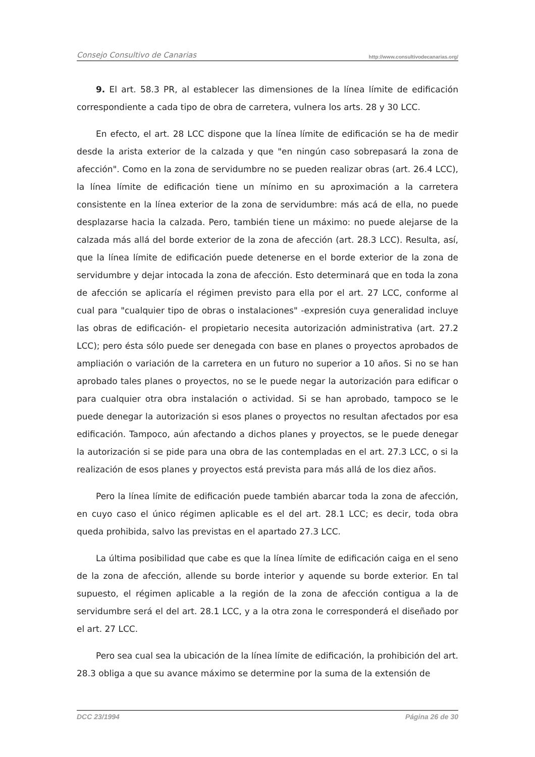Consejo Consultivo de Canarias http://www.consultivodecanarias.org/
9. El art. 58.3 PR, al establecer las dimensiones de la línea límite de edificación correspondiente a cada tipo de obra de carretera, vulnera los arts. 28 y 30 LCC.
En efecto, el art. 28 LCC dispone que la línea límite de edificación se ha de medir desde la arista exterior de la calzada y que "en ningún caso sobrepasará la zona de afección". Como en la zona de servidumbre no se pueden realizar obras (art. 26.4 LCC), la línea límite de edificación tiene un mínimo en su aproximación a la carretera consistente en la línea exterior de la zona de servidumbre: más acá de ella, no puede desplazarse hacia la calzada. Pero, también tiene un máximo: no puede alejarse de la calzada más allá del borde exterior de la zona de afección (art. 28.3 LCC). Resulta, así, que la línea límite de edificación puede detenerse en el borde exterior de la zona de servidumbre y dejar intocada la zona de afección. Esto determinará que en toda la zona de afección se aplicaría el régimen previsto para ella por el art. 27 LCC, conforme al cual para "cualquier tipo de obras o instalaciones" -expresión cuya generalidad incluye las obras de edificación- el propietario necesita autorización administrativa (art. 27.2 LCC); pero ésta sólo puede ser denegada con base en planes o proyectos aprobados de ampliación o variación de la carretera en un futuro no superior a 10 años. Si no se han aprobado tales planes o proyectos, no se le puede negar la autorización para edificar o para cualquier otra obra instalación o actividad. Si se han aprobado, tampoco se le puede denegar la autorización si esos planes o proyectos no resultan afectados por esa edificación. Tampoco, aún afectando a dichos planes y proyectos, se le puede denegar la autorización si se pide para una obra de las contempladas en el art. 27.3 LCC, o si la realización de esos planes y proyectos está prevista para más allá de los diez años.
Pero la línea límite de edificación puede también abarcar toda la zona de afección, en cuyo caso el único régimen aplicable es el del art. 28.1 LCC; es decir, toda obra queda prohibida, salvo las previstas en el apartado 27.3 LCC.
La última posibilidad que cabe es que la línea límite de edificación caiga en el seno de la zona de afección, allende su borde interior y aquende su borde exterior. En tal supuesto, el régimen aplicable a la región de la zona de afección contigua a la de servidumbre será el del art. 28.1 LCC, y a la otra zona le corresponderá el diseñado por el art. 27 LCC.
Pero sea cual sea la ubicación de la línea límite de edificación, la prohibición del art. 28.3 obliga a que su avance máximo se determine por la suma de la extensión de
DCC 23/1994 Página 26 de 30